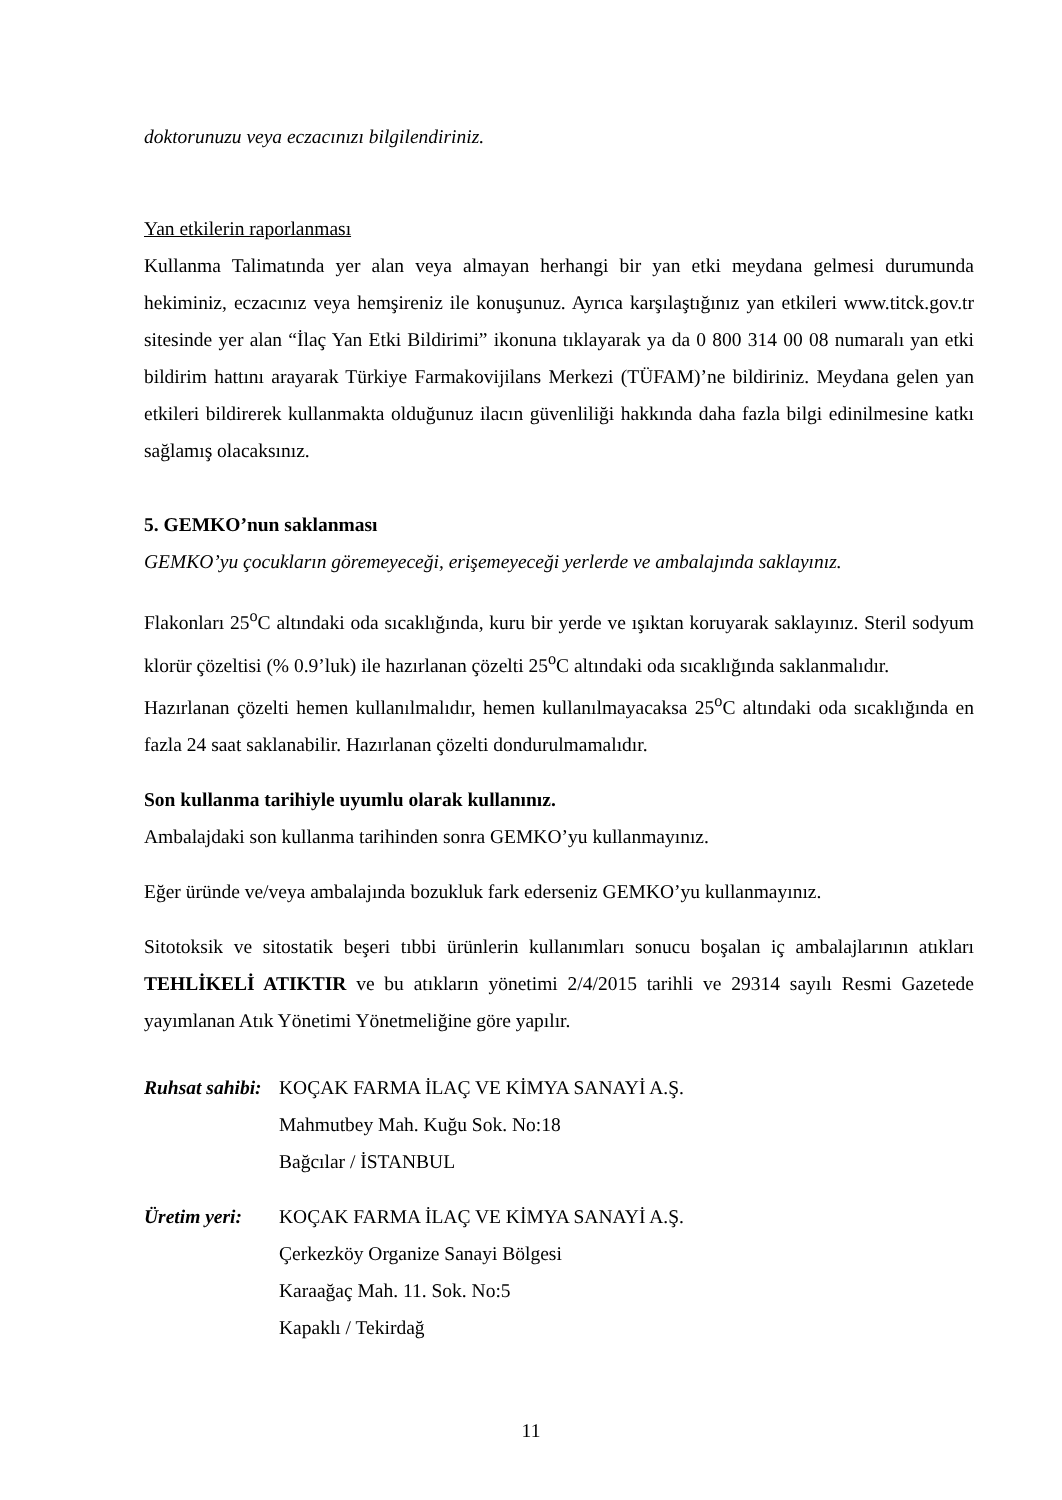doktorunuzu veya eczacınızı bilgilendiriniz.
Yan etkilerin raporlanması
Kullanma Talimatında yer alan veya almayan herhangi bir yan etki meydana gelmesi durumunda hekiminiz, eczacınız veya hemşireniz ile konuşunuz. Ayrıca karşılaştığınız yan etkileri www.titck.gov.tr sitesinde yer alan “İlaç Yan Etki Bildirimi” ikonuna tıklayarak ya da 0 800 314 00 08 numaralı yan etki bildirim hattını arayarak Türkiye Farmakovijilans Merkezi (TÜFAM)’ne bildiriniz. Meydana gelen yan etkileri bildirerek kullanmakta olduğunuz ilacın güvenliliği hakkında daha fazla bilgi edinilmesine katkı sağlamış olacaksınız.
5. GEMKO’nun saklanması
GEMKO’yu çocukların göremeyeceği, erişemeyeceği yerlerde ve ambalajında saklayınız.
Flakonları 25<sup>o</sup>C altındaki oda sıcaklığında, kuru bir yerde ve ışıktan koruyarak saklayınız. Steril sodyum klorür çözeltisi (% 0.9’luk) ile hazırlanan çözelti 25<sup>o</sup>C altındaki oda sıcaklığında saklanmalıdır.
Hazırlanan çözelti hemen kullanılmalıdır, hemen kullanılmayacaksa 25<sup>o</sup>C altındaki oda sıcaklığında en fazla 24 saat saklanabilir. Hazırlanan çözelti dondurulmamalıdır.
Son kullanma tarihiyle uyumlu olarak kullanınız.
Ambalajdaki son kullanma tarihinden sonra GEMKO’yu kullanmayınız.
Eğer üründe ve/veya ambalajında bozukluk fark ederseniz GEMKO’yu kullanmayınız.
Sitotoksik ve sitostatik beşeri tıbbi ürünlerin kullanımları sonucu boşalan iç ambalajlarının atıkları TEHLİKELİ ATIKTIR ve bu atıkların yönetimi 2/4/2015 tarihli ve 29314 sayılı Resmi Gazetede yayımlanan Atık Yönetimi Yönetmeliğine göre yapılır.
Ruhsat sahibi:
KOÇAK FARMA İLAÇ VE KİMYA SANAYİ A.Ş.
Mahmutbey Mah. Kuğu Sok. No:18
Bağcılar / İSTANBUL
Üretim yeri:
KOÇAK FARMA İLAÇ VE KİMYA SANAYİ A.Ş.
Çerkezköy Organize Sanayi Bölgesi
Karaağaç Mah. 11. Sok. No:5
Kapaklı / Tekirdağ
11